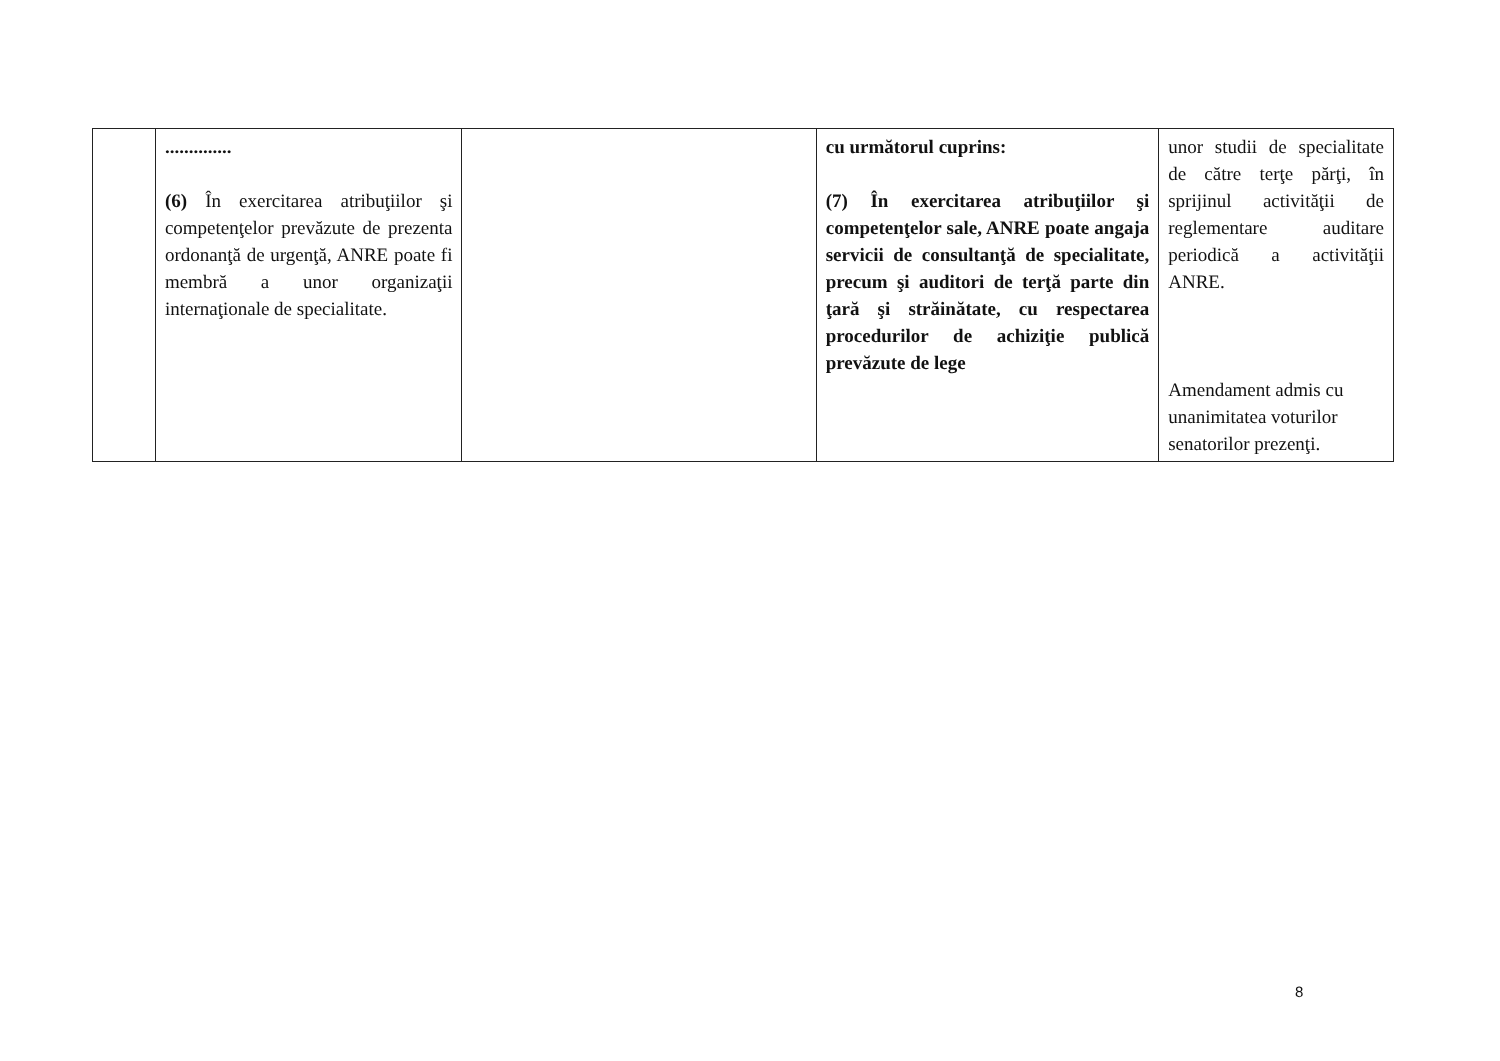| | .............. (6) În exercitarea atribuţiilor şi competenţelor prevăzute de prezenta ordonanţă de urgenţă, ANRE poate fi membră a unor organizaţii internaţionale de specialitate. | | cu următorul cuprins: (7) În exercitarea atribuţiilor şi competenţelor sale, ANRE poate angaja servicii de consultanţă de specialitate, precum şi auditori de terţă parte din ţară şi străinătate, cu respectarea procedurilor de achiziţie publică prevăzute de lege | unor studii de specialitate de către terţe părţi, în sprijinul activităţii de reglementare auditare periodică a activităţii ANRE. Amendament admis cu unanimitatea voturilor senatorilor prezenţi. |
8